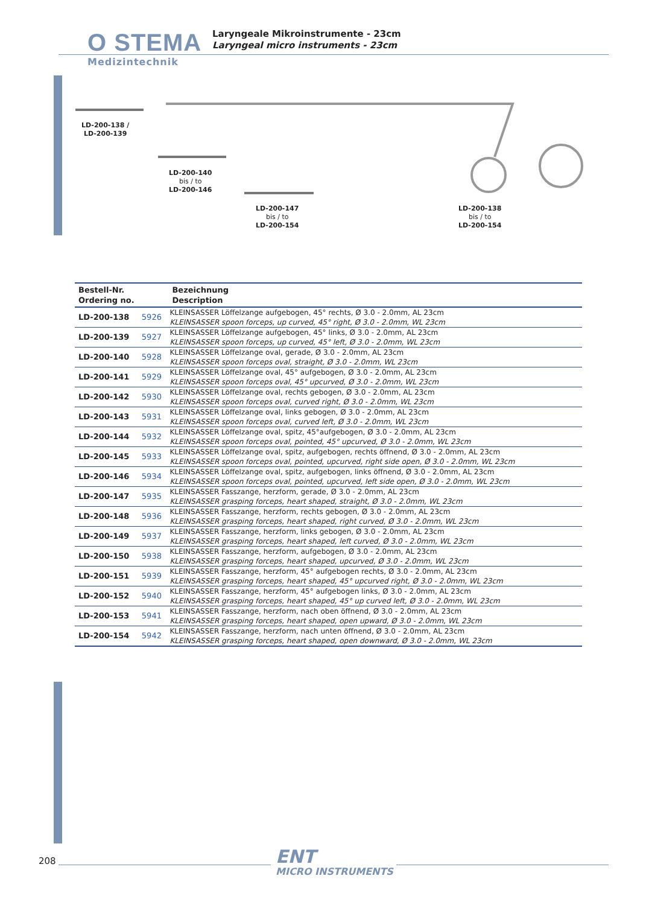O STEMA
Medizintechnik
Laryngeale Mikroinstrumente - 23cm
Laryngeal micro instruments - 23cm
LD-200-138 /
LD-200-139
LD-200-140
bis / to
LD-200-146
LD-200-147
bis / to
LD-200-154
LD-200-138
bis / to
LD-200-154
| Bestell-Nr. Ordering no. | | Bezeichnung Description |
| --- | --- | --- |
| LD-200-138 | 5926 | KLEINSASSER Löffelzange aufgebogen, 45° rechts, Ø 3.0 - 2.0mm, AL 23cm KLEINSASSER spoon forceps, up curved, 45° right, Ø 3.0 - 2.0mm, WL 23cm |
| LD-200-139 | 5927 | KLEINSASSER Löffelzange aufgebogen, 45° links, Ø 3.0 - 2.0mm, AL 23cm KLEINSASSER spoon forceps, up curved, 45° left, Ø 3.0 - 2.0mm, WL 23cm |
| LD-200-140 | 5928 | KLEINSASSER Löffelzange oval, gerade, Ø 3.0 - 2.0mm, AL 23cm KLEINSASSER spoon forceps oval, straight, Ø 3.0 - 2.0mm, WL 23cm |
| LD-200-141 | 5929 | KLEINSASSER Löffelzange oval, 45° aufgebogen, Ø 3.0 - 2.0mm, AL 23cm KLEINSASSER spoon forceps oval, 45° upcurved, Ø 3.0 - 2.0mm, WL 23cm |
| LD-200-142 | 5930 | KLEINSASSER Löffelzange oval, rechts gebogen, Ø 3.0 - 2.0mm, AL 23cm KLEINSASSER spoon forceps oval, curved right, Ø 3.0 - 2.0mm, WL 23cm |
| LD-200-143 | 5931 | KLEINSASSER Löffelzange oval, links gebogen, Ø 3.0 - 2.0mm, AL 23cm KLEINSASSER spoon forceps oval, curved left, Ø 3.0 - 2.0mm, WL 23cm |
| LD-200-144 | 5932 | KLEINSASSER Löffelzange oval, spitz, 45°aufgebogen, Ø 3.0 - 2.0mm, AL 23cm KLEINSASSER spoon forceps oval, pointed, 45° upcurved, Ø 3.0 - 2.0mm, WL 23cm |
| LD-200-145 | 5933 | KLEINSASSER Löffelzange oval, spitz, aufgebogen, rechts öffnend, Ø 3.0 - 2.0mm, AL 23cm KLEINSASSER spoon forceps oval, pointed, upcurved, right side open, Ø 3.0 - 2.0mm, WL 23cm |
| LD-200-146 | 5934 | KLEINSASSER Löffelzange oval, spitz, aufgebogen, links öffnend, Ø 3.0 - 2.0mm, AL 23cm KLEINSASSER spoon forceps oval, pointed, upcurved, left side open, Ø 3.0 - 2.0mm, WL 23cm |
| LD-200-147 | 5935 | KLEINSASSER Fasszange, herzform, gerade, Ø 3.0 - 2.0mm, AL 23cm KLEINSASSER grasping forceps, heart shaped, straight, Ø 3.0 - 2.0mm, WL 23cm |
| LD-200-148 | 5936 | KLEINSASSER Fasszange, herzform, rechts gebogen, Ø 3.0 - 2.0mm, AL 23cm KLEINSASSER grasping forceps, heart shaped, right curved, Ø 3.0 - 2.0mm, WL 23cm |
| LD-200-149 | 5937 | KLEINSASSER Fasszange, herzform, links gebogen, Ø 3.0 - 2.0mm, AL 23cm KLEINSASSER grasping forceps, heart shaped, left curved, Ø 3.0 - 2.0mm, WL 23cm |
| LD-200-150 | 5938 | KLEINSASSER Fasszange, herzform, aufgebogen, Ø 3.0 - 2.0mm, AL 23cm KLEINSASSER grasping forceps, heart shaped, upcurved, Ø 3.0 - 2.0mm, WL 23cm |
| LD-200-151 | 5939 | KLEINSASSER Fasszange, herzform, 45° aufgebogen rechts, Ø 3.0 - 2.0mm, AL 23cm KLEINSASSER grasping forceps, heart shaped, 45° upcurved right, Ø 3.0 - 2.0mm, WL 23cm |
| LD-200-152 | 5940 | KLEINSASSER Fasszange, herzform, 45° aufgebogen links, Ø 3.0 - 2.0mm, AL 23cm KLEINSASSER grasping forceps, heart shaped, 45° up curved left, Ø 3.0 - 2.0mm, WL 23cm |
| LD-200-153 | 5941 | KLEINSASSER Fasszange, herzform, nach oben öffnend, Ø 3.0 - 2.0mm, AL 23cm KLEINSASSER grasping forceps, heart shaped, open upward, Ø 3.0 - 2.0mm, WL 23cm |
| LD-200-154 | 5942 | KLEINSASSER Fasszange, herzform, nach unten öffnend, Ø 3.0 - 2.0mm, AL 23cm KLEINSASSER grasping forceps, heart shaped, open downward, Ø 3.0 - 2.0mm, WL 23cm |
208
ENT
MICRO INSTRUMENTS